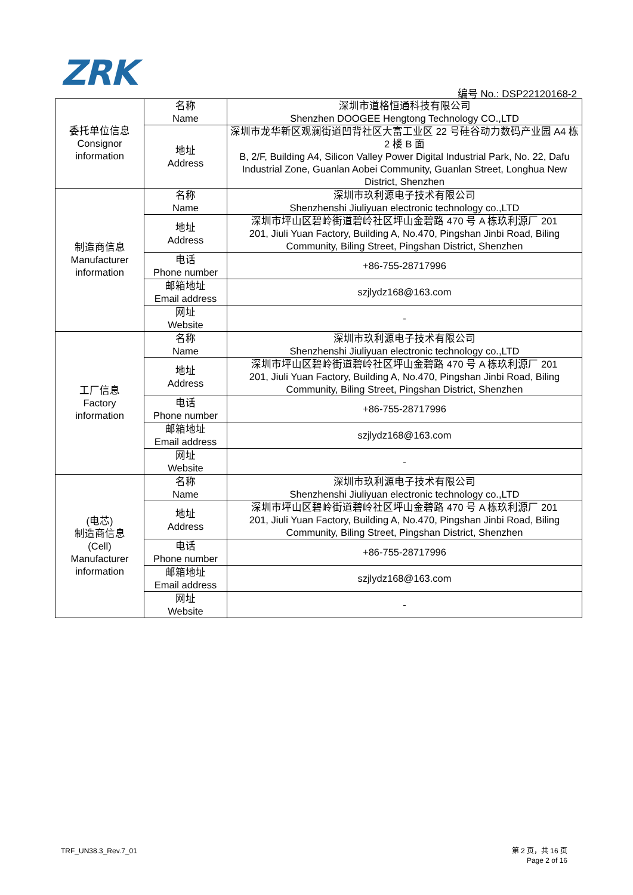ZRK 编号 No.: DSP22120168-2
| 委托单位信息 Consignor information | 名称 Name | 深圳市道格恒通科技有限公司 Shenzhen DOOGEE Hengtong Technology CO.,LTD |
| | 地址 Address | 深圳市龙华新区观澜街道凹背社区大富工业区 22 号硅谷动力数码产业园 A4 栋 2 楼 B 面 B, 2/F, Building A4, Silicon Valley Power Digital Industrial Park, No. 22, Dafu Industrial Zone, Guanlan Aobei Community, Guanlan Street, Longhua New District, Shenzhen |
| 制造商信息 Manufacturer information | 名称 Name | 深圳市玖利源电子技术有限公司 Shenzhenshi Jiuliyuan electronic technology co.,LTD |
| | 地址 Address | 深圳市坪山区碧岭街道碧岭社区坪山金碧路 470 号 A 栋玖利源厂 201 201, Jiuli Yuan Factory, Building A, No.470, Pingshan Jinbi Road, Biling Community, Biling Street, Pingshan District, Shenzhen |
| | 电话 Phone number | +86-755-28717996 |
| | 邮箱地址 Email address | szjlydz168@163.com |
| | 网址 Website | - |
| 工厂信息 Factory information | 名称 Name | 深圳市玖利源电子技术有限公司 Shenzhenshi Jiuliyuan electronic technology co.,LTD |
| | 地址 Address | 深圳市坪山区碧岭街道碧岭社区坪山金碧路 470 号 A 栋玖利源厂 201 201, Jiuli Yuan Factory, Building A, No.470, Pingshan Jinbi Road, Biling Community, Biling Street, Pingshan District, Shenzhen |
| | 电话 Phone number | +86-755-28717996 |
| | 邮箱地址 Email address | szjlydz168@163.com |
| | 网址 Website | - |
| (电芯) 制造商信息 (Cell) Manufacturer information | 名称 Name | 深圳市玖利源电子技术有限公司 Shenzhenshi Jiuliyuan electronic technology co.,LTD |
| | 地址 Address | 深圳市坪山区碧岭街道碧岭社区坪山金碧路 470 号 A 栋玖利源厂 201 201, Jiuli Yuan Factory, Building A, No.470, Pingshan Jinbi Road, Biling Community, Biling Street, Pingshan District, Shenzhen |
| | 电话 Phone number | +86-755-28717996 |
| | 邮箱地址 Email address | szjlydz168@163.com |
| | 网址 Website | - |
TRF_UN38.3_Rev.7_01
第 2 页，共 16 页
Page 2 of 16